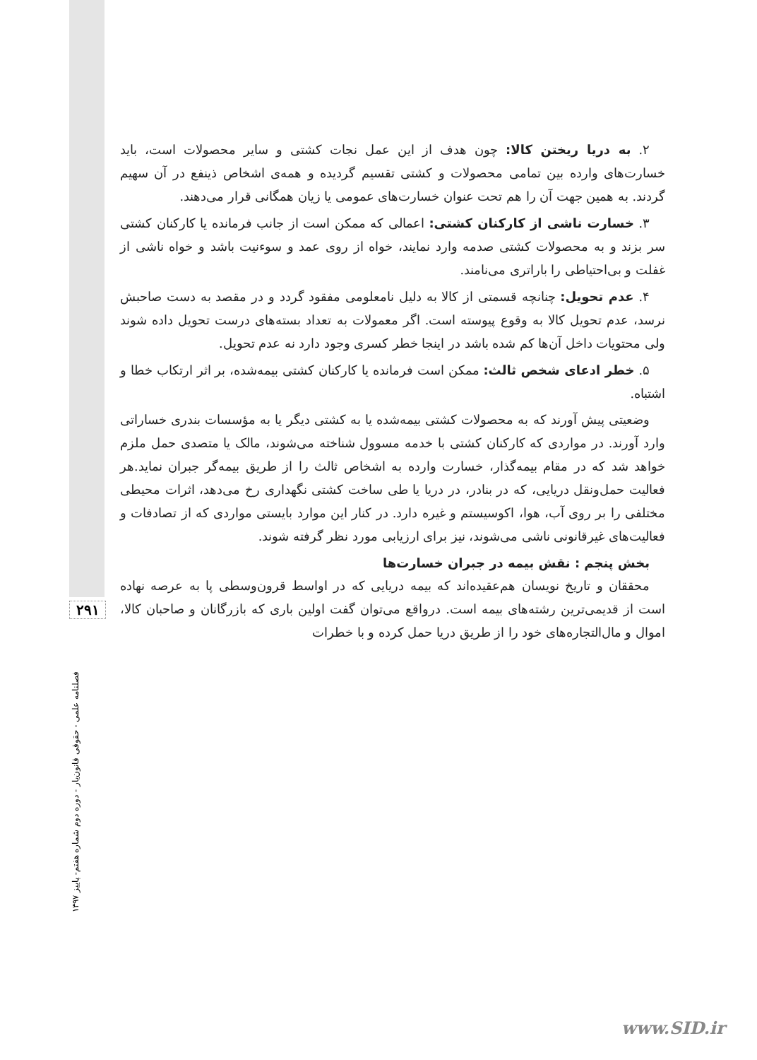۲۹۱
فصلنامه علمی - حقوقی قانون‌یار - دوره دوم شماره هفتم- پاییز ۱۳۹۷
۲. به دریا ریختن کالا: چون هدف از این عمل نجات کشتی و سایر محصولات است، باید خسارت‌های وارده بین تمامی محصولات و کشتی تقسیم گردیده و همه‌ی اشخاص ذینفع در آن سهیم گردند. به همین جهت آن را هم تحت عنوان خسارت‌های عمومی یا زیان همگانی قرار می‌دهند.
۳. خسارت ناشی از کارکنان کشتی: اعمالی که ممکن است از جانب فرمانده یا کارکنان کشتی سر بزند و به محصولات کشتی صدمه وارد نمایند، خواه از روی عمد و سوءنیت باشد و خواه ناشی از غفلت و بی‌احتیاطی را باراتری می‌نامند.
۴. عدم تحویل: چنانچه قسمتی از کالا به دلیل نامعلومی مفقود گردد و در مقصد به دست صاحبش نرسد، عدم تحویل کالا به وقوع پیوسته است. اگر معمولات به تعداد بسته‌های درست تحویل داده شوند ولی محتویات داخل آن‌ها کم شده باشد در اینجا خطر کسری وجود دارد نه عدم تحویل.
۵. خطر ادعای شخص ثالث: ممکن است فرمانده یا کارکنان کشتی بیمه‌شده، بر اثر ارتکاب خطا و اشتباه.
وضعیتی پیش آورند که به محصولات کشتی بیمه‌شده یا به کشتی دیگر یا به مؤسسات بندری خساراتی وارد آورند. در مواردی که کارکنان کشتی با خدمه مسوول شناخته می‌شوند، مالک یا متصدی حمل ملزم خواهد شد که در مقام بیمه‌گذار، خسارت وارده به اشخاص ثالث را از طریق بیمه‌گر جبران نماید.هر فعالیت حمل‌ونقل دریایی، که در بنادر، در دریا یا طی ساخت کشتی نگهداری رخ می‌دهد، اثرات محیطی مختلفی را بر روی آب، هوا، اکوسیستم و غیره دارد. در کنار این موارد بایستی مواردی که از تصادفات و فعالیت‌های غیرقانونی ناشی می‌شوند، نیز برای ارزیابی مورد نظر گرفته شوند.
بخش پنجم : نقش بیمه در جبران خسارت‌ها
محققان و تاریخ نویسان هم‌عقیده‌اند که بیمه دریایی که در اواسط قرون‌وسطی پا به عرصه نهاده است از قدیمی‌ترین رشته‌های بیمه است. درواقع می‌توان گفت اولین باری که بازرگانان و صاحبان کالا، اموال و مال‌التجاره‌های خود را از طریق دریا حمل کرده و با خطرات
www.SID.ir